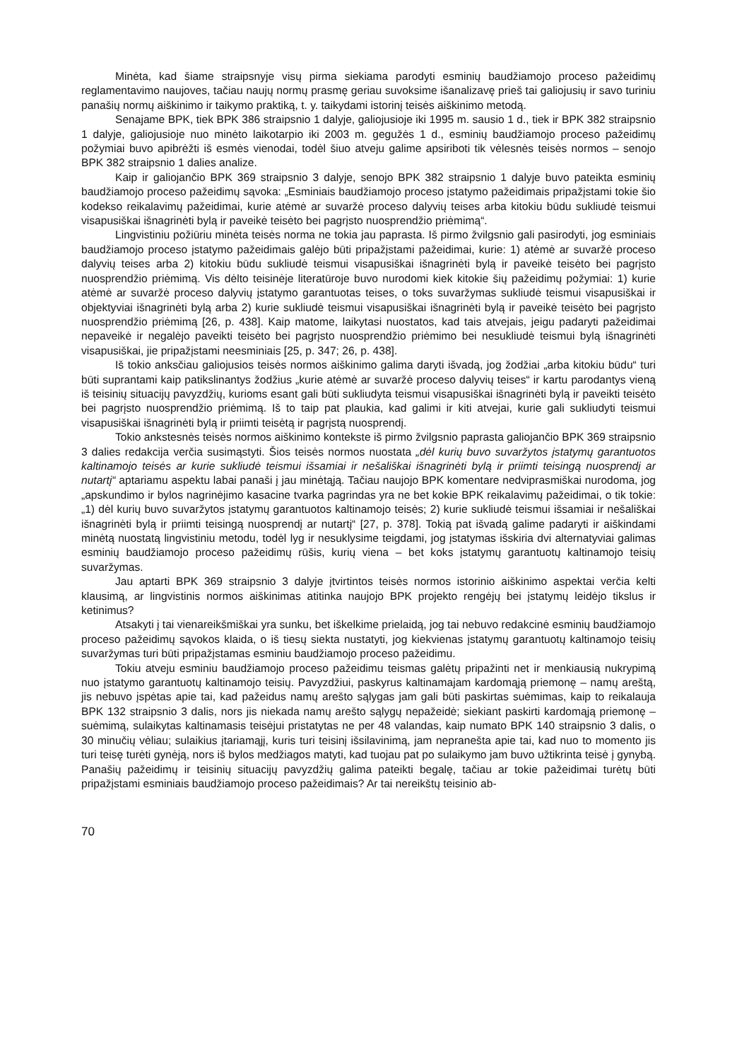Minėta, kad šiame straipsnyje visų pirma siekiama parodyti esminių baudžiamojo proceso pažeidimų reglamentavimo naujoves, tačiau naujų normų prasmę geriau suvoksime išanalizavę prieš tai galiojusių ir savo turiniu panašių normų aiškinimo ir taikymo praktiką, t. y. taikydami istorinį teisės aiškinimo metodą.
Senajame BPK, tiek BPK 386 straipsnio 1 dalyje, galiojusioje iki 1995 m. sausio 1 d., tiek ir BPK 382 straipsnio 1 dalyje, galiojusioje nuo minėto laikotarpio iki 2003 m. gegužės 1 d., esminių baudžiamojo proceso pažeidimų požymiai buvo apibrėžti iš esmės vienodai, todėl šiuo atveju galime apsiriboti tik vėlesnės teisės normos – senojo BPK 382 straipsnio 1 dalies analize.
Kaip ir galiojančio BPK 369 straipsnio 3 dalyje, senojo BPK 382 straipsnio 1 dalyje buvo pateikta esminių baudžiamojo proceso pažeidimų sąvoka: „Esminiais baudžiamojo proceso įstatymo pažeidimais pripažįstami tokie šio kodekso reikalavimų pažeidimai, kurie atėmė ar suvaržė proceso dalyvių teises arba kitokiu būdu sukliudė teismui visapusiškai išnagrinėti bylą ir paveikė teisėto bei pagrįsto nuosprendžio priėmimą“.
Lingvistiniu požiūriu minėta teisės norma ne tokia jau paprasta. Iš pirmo žvilgsnio gali pasirodyti, jog esminiais baudžiamojo proceso įstatymo pažeidimais galėjo būti pripažįstami pažeidimai, kurie: 1) atėmė ar suvaržė proceso dalyvių teises arba 2) kitokiu būdu sukliudė teismui visapusiškai išnagrinėti bylą ir paveikė teisėto bei pagrįsto nuosprendžio priėmimą. Vis dėlto teisinėje literatūroje buvo nurodomi kiek kitokie šių pažeidimų požymiai: 1) kurie atėmė ar suvaržė proceso dalyvių įstatymo garantuotas teises, o toks suvaržymas sukliudė teismui visapusiškai ir objektyviai išnagrinėti bylą arba 2) kurie sukliudė teismui visapusiškai išnagrinėti bylą ir paveikė teisėto bei pagrįsto nuosprendžio priėmimą [26, p. 438]. Kaip matome, laikytasi nuostatos, kad tais atvejais, jeigu padaryti pažeidimai nepaveikė ir negalėjo paveikti teisėto bei pagrįsto nuosprendžio priėmimo bei nesukliudė teismui bylą išnagrinėti visapusiškai, jie pripažįstami neesminiais [25, p. 347; 26, p. 438].
Iš tokio anksčiau galiojusios teisės normos aiškinimo galima daryti išvadą, jog žodžiai „arba kitokiu būdu“ turi būti suprantami kaip patikslinantys žodžius „kurie atėmė ar suvaržė proceso dalyvių teises“ ir kartu parodantys vieną iš teisinių situacijų pavyzdžių, kurioms esant gali būti sukliudyta teismui visapusiškai išnagrinėti bylą ir paveikti teisėto bei pagrįsto nuosprendžio priėmimą. Iš to taip pat plaukia, kad galimi ir kiti atvejai, kurie gali sukliudyti teismui visapusiškai išnagrinėti bylą ir priimti teisėtą ir pagrįstą nuosprendį.
Tokio ankstesnės teisės normos aiškinimo kontekste iš pirmo žvilgsnio paprasta galiojančio BPK 369 straipsnio 3 dalies redakcija verčia susimąstyti. Šios teisės normos nuostata „dėl kurių buvo suvaržytos įstatymų garantuotos kaltinamojo teisės ar kurie sukliudė teismui išsamiai ir nešališkai išnagrinėti bylą ir priimti teisingą nuosprendį ar nutartį“ aptariamu aspektu labai panaši į jau minėtąją. Tačiau naujojo BPK komentare nedviprasmiškai nurodoma, jog „apskundimo ir bylos nagrinėjimo kasacine tvarka pagrindas yra ne bet kokie BPK reikalavimų pažeidimai, o tik tokie: „1) dėl kurių buvo suvaržytos įstatymų garantuotos kaltinamojo teisės; 2) kurie sukliudė teismui išsamiai ir nešališkai išnagrinėti bylą ir priimti teisingą nuosprendį ar nutartį“ [27, p. 378]. Tokią pat išvadą galime padaryti ir aiškindami minėtą nuostatą lingvistiniu metodu, todėl lyg ir nesuklysime teigdami, jog įstatymas išskiria dvi alternatyviai galimas esminių baudžiamojo proceso pažeidimų rūšis, kurių viena – bet koks įstatymų garantuotų kaltinamojo teisių suvaržymas.
Jau aptarti BPK 369 straipsnio 3 dalyje įtvirtintos teisės normos istorinio aiškinimo aspektai verčia kelti klausimą, ar lingvistinis normos aiškinimas atitinka naujojo BPK projekto rengėjų bei įstatymų leidėjo tikslus ir ketinimus?
Atsakyti į tai vienareikšmiškai yra sunku, bet iškelkime prielaidą, jog tai nebuvo redakcinė esminių baudžiamojo proceso pažeidimų sąvokos klaida, o iš tiesų siekta nustatyti, jog kiekvienas įstatymų garantuotų kaltinamojo teisių suvaržymas turi būti pripažįstamas esminiu baudžiamojo proceso pažeidimu.
Tokiu atveju esminiu baudžiamojo proceso pažeidimu teismas galėtų pripažinti net ir menkiausią nukrypimą nuo įstatymo garantuotų kaltinamojo teisių. Pavyzdžiui, paskyrus kaltinamajam kardomąją priemonę – namų areštą, jis nebuvo įspėtas apie tai, kad pažeidus namų arešto sąlygas jam gali būti paskirtas suėmimas, kaip to reikalauja BPK 132 straipsnio 3 dalis, nors jis niekada namų arešto sąlygų nepažeidė; siekiant paskirti kardomąją priemonę – suėmimą, sulaikytas kaltinamasis teisėjui pristatytas ne per 48 valandas, kaip numato BPK 140 straipsnio 3 dalis, o 30 minučių vėliau; sulaikius įtariamąjį, kuris turi teisinį išsilavinimą, jam nepranešta apie tai, kad nuo to momento jis turi teisę turėti gynėją, nors iš bylos medžiagos matyti, kad tuojau pat po sulaikymo jam buvo užtikrinta teisė į gynybą. Panašių pažeidimų ir teisinių situacijų pavyzdžių galima pateikti begalę, tačiau ar tokie pažeidimai turėtų būti pripažįstami esminiais baudžiamojo proceso pažeidimais? Ar tai nereikštų teisinio ab-
70